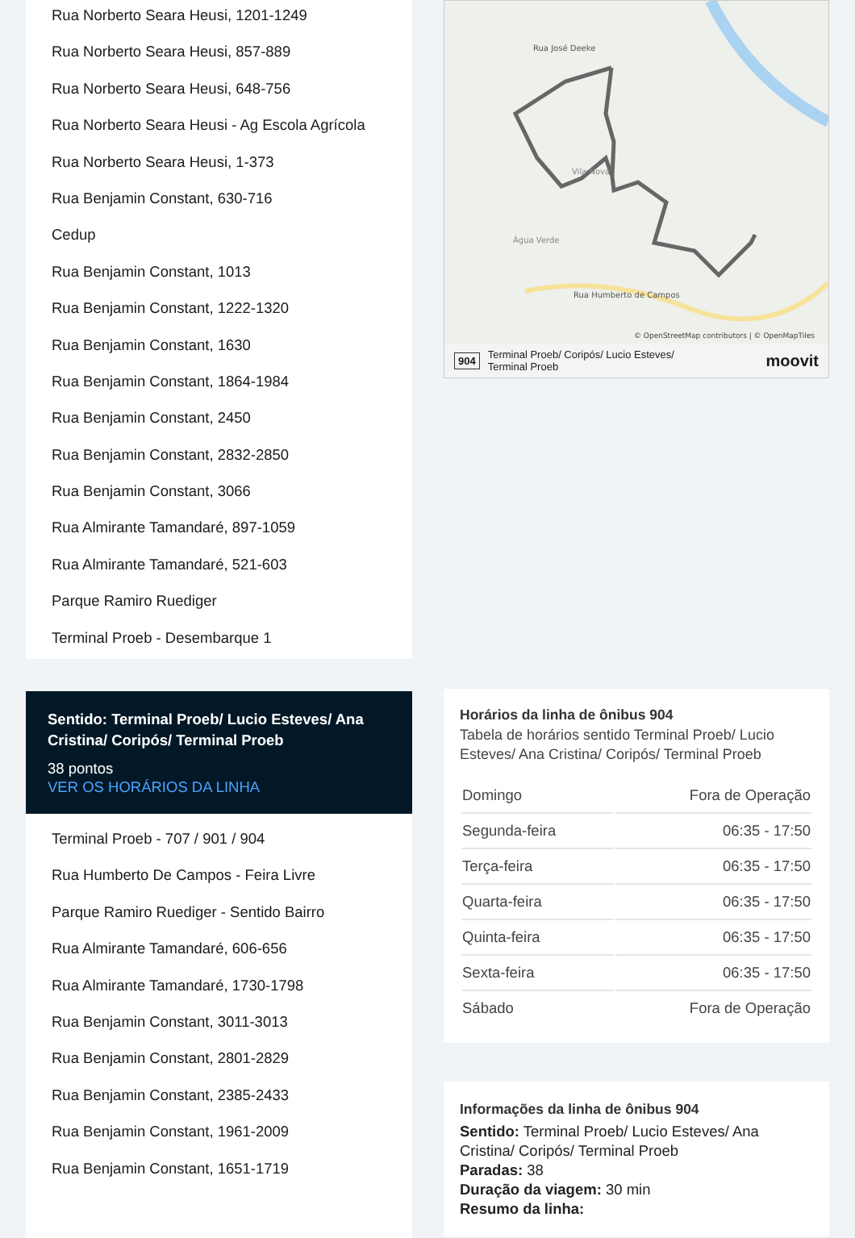Rua Norberto Seara Heusi, 1201-1249
Rua Norberto Seara Heusi, 857-889
Rua Norberto Seara Heusi, 648-756
Rua Norberto Seara Heusi - Ag Escola Agrícola
Rua Norberto Seara Heusi, 1-373
Rua Benjamin Constant, 630-716
Cedup
Rua Benjamin Constant, 1013
Rua Benjamin Constant, 1222-1320
Rua Benjamin Constant, 1630
Rua Benjamin Constant, 1864-1984
Rua Benjamin Constant, 2450
Rua Benjamin Constant, 2832-2850
Rua Benjamin Constant, 3066
Rua Almirante Tamandaré, 897-1059
Rua Almirante Tamandaré, 521-603
Parque Ramiro Ruediger
Terminal Proeb - Desembarque 1
Sentido: Terminal Proeb/ Lucio Esteves/ Ana Cristina/ Coripós/ Terminal Proeb
38 pontos
VER OS HORÁRIOS DA LINHA
Terminal Proeb - 707 / 901 / 904
Rua Humberto De Campos - Feira Livre
Parque Ramiro Ruediger - Sentido Bairro
Rua Almirante Tamandaré, 606-656
Rua Almirante Tamandaré, 1730-1798
Rua Benjamin Constant, 3011-3013
Rua Benjamin Constant, 2801-2829
Rua Benjamin Constant, 2385-2433
Rua Benjamin Constant, 1961-2009
Rua Benjamin Constant, 1651-1719
Rua José Deeke
Vila Nova
Água Verde
Rua Humberto de Campos
© OpenStreetMap contributors | © OpenMapTiles
904 Terminal Proeb/ Coripós/ Lucio Esteves/
Terminal Proeb moovit
Horários da linha de ônibus 904
Tabela de horários sentido Terminal Proeb/ Lucio Esteves/ Ana Cristina/ Coripós/ Terminal Proeb
| Domingo | Fora de Operação |
| Segunda-feira | 06:35 - 17:50 |
| Terça-feira | 06:35 - 17:50 |
| Quarta-feira | 06:35 - 17:50 |
| Quinta-feira | 06:35 - 17:50 |
| Sexta-feira | 06:35 - 17:50 |
| Sábado | Fora de Operação |
Informações da linha de ônibus 904
Sentido: Terminal Proeb/ Lucio Esteves/ Ana Cristina/ Coripós/ Terminal Proeb
Paradas: 38
Duração da viagem: 30 min
Resumo da linha: